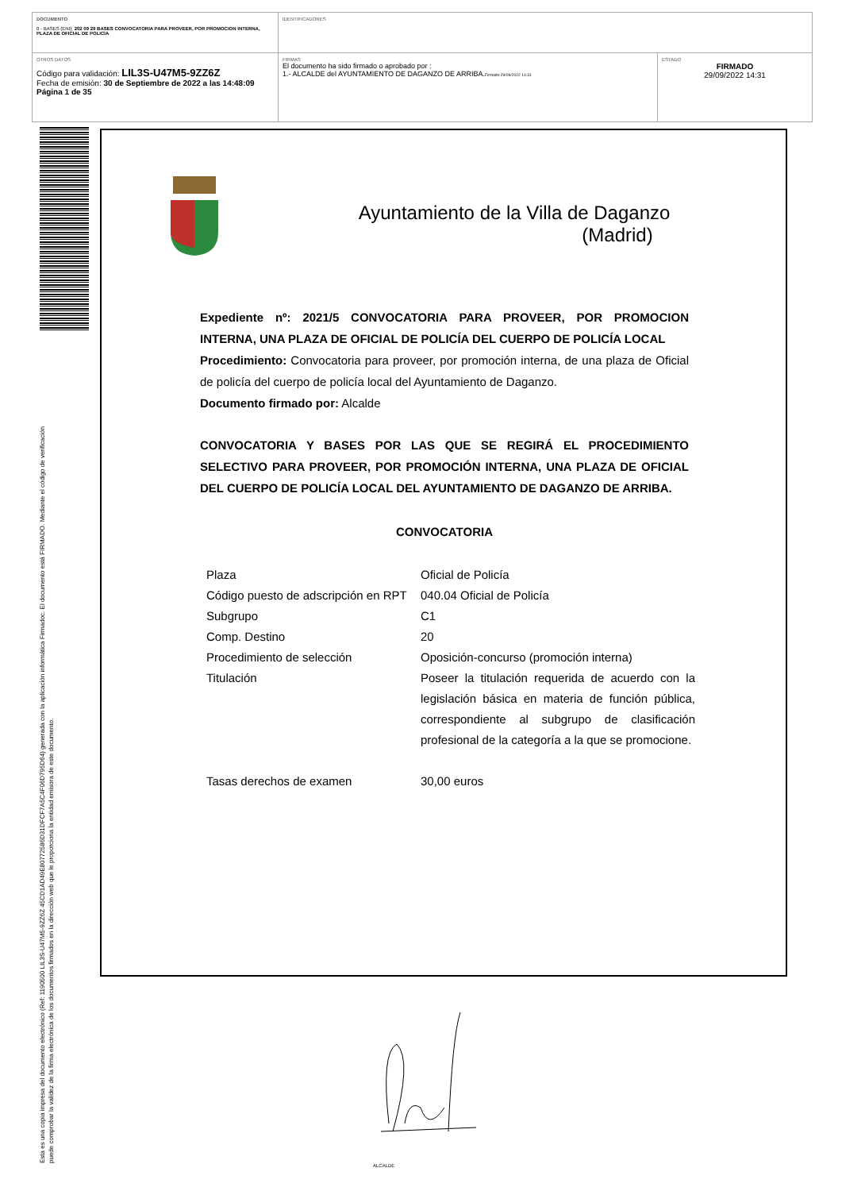DOCUMENTO
0 - BASES (ENI): 202 09 29 BASES CONVOCATORIA PARA PROVEER, POR PROMOCION INTERNA, PLAZA DE OFICIAL DE POLICIA
IDENTIFICADORES
OTROS DATOS
Código para validación: LIL3S-U47M5-9ZZ6Z
Fecha de emisión: 30 de Septiembre de 2022 a las 14:48:09
Página 1 de 35
FIRMAS
El documento ha sido firmado o aprobado por :
1.- ALCALDE del AYUNTAMIENTO DE DAGANZO DE ARRIBA.Firmado 29/09/2022 14:31
ESTADO
FIRMADO
29/09/2022 14:31
Esta es una copia impresa del documento electrónico (Ref: 1190500 LIL3S-U47M5-9ZZ6Z 45CD1AD49E80772586D31DFCF7A5C4F06D795D64) generada con la aplicación informática Firmadoc. El documento está FIRMADO. Mediante el código de verificación
puede comprobar la validez de la firma electrónica de los documentos firmados en la dirección web que le proporciona la entidad emisora de este documento.
Ayuntamiento de la Villa de Daganzo
(Madrid)
Expediente nº: 2021/5 CONVOCATORIA PARA PROVEER, POR PROMOCION INTERNA, UNA PLAZA DE OFICIAL DE POLICÍA DEL CUERPO DE POLICÍA LOCAL
Procedimiento: Convocatoria para proveer, por promoción interna, de una plaza de Oficial de policía del cuerpo de policía local del Ayuntamiento de Daganzo.
Documento firmado por: Alcalde
CONVOCATORIA Y BASES POR LAS QUE SE REGIRÁ EL PROCEDIMIENTO SELECTIVO PARA PROVEER, POR PROMOCIÓN INTERNA, UNA PLAZA DE OFICIAL DEL CUERPO DE POLICÍA LOCAL DEL AYUNTAMIENTO DE DAGANZO DE ARRIBA.
CONVOCATORIA
| Plaza | Oficial de Policía |
| Código puesto de adscripción en RPT | 040.04 Oficial de Policía |
| Subgrupo | C1 |
| Comp. Destino | 20 |
| Procedimiento de selección | Oposición-concurso (promoción interna) |
| Titulación | Poseer la titulación requerida de acuerdo con la legislación básica en materia de función pública, correspondiente al subgrupo de clasificación profesional de la categoría a la que se promocione. |
| Tasas derechos de examen | 30,00 euros |
ALCALDE